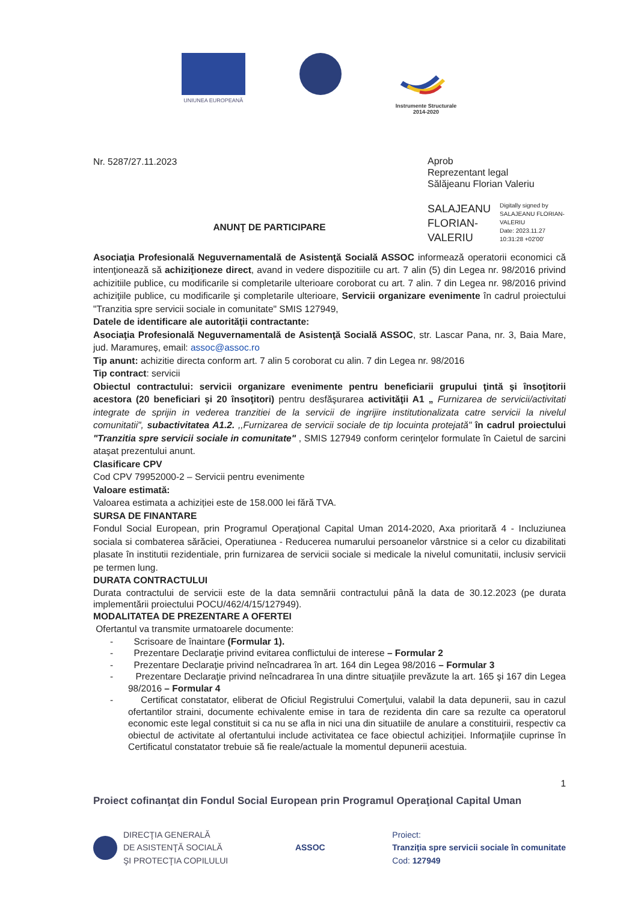UNIUNEA EUROPEANĂ Instrumente Structurale
2014-2020
Nr. 5287/27.11.2023
Aprob
Reprezentant legal
Sălăjeanu Florian Valeriu
SALAJEANU
FLORIAN-
VALERIU
Digitally signed by SALAJEANU FLORIAN-VALERIU
Date: 2023.11.27 10:31:28 +02'00'
ANUNŢ DE PARTICIPARE
Asociaţia Profesională Neguvernamentală de Asistenţă Socială ASSOC informează operatorii economici că intenţionează să achiziţioneze direct, avand in vedere dispozitiile cu art. 7 alin (5) din Legea nr. 98/2016 privind achizitiile publice, cu modificarile si completarile ulterioare coroborat cu art. 7 alin. 7 din Legea nr. 98/2016 privind achiziţiile publice, cu modificarile şi completarile ulterioare, Servicii organizare evenimente în cadrul proiectului "Tranzitia spre servicii sociale in comunitate" SMIS 127949,
Datele de identificare ale autorităţii contractante:
Asociaţia Profesională Neguvernamentală de Asistenţă Socială ASSOC, str. Lascar Pana, nr. 3, Baia Mare, jud. Maramureș, email: assoc@assoc.ro
Tip anunt: achizitie directa conform art. 7 alin 5 coroborat cu alin. 7 din Legea nr. 98/2016
Tip contract: servicii
Obiectul contractului: servicii organizare evenimente pentru beneficiarii grupului ţintă şi însoţitorii acestora (20 beneficiari şi 20 însoţitori) pentru desfăşurarea activităţii A1 „ Furnizarea de servicii/activitati integrate de sprijin in vederea tranzitiei de la servicii de ingrijire institutionalizata catre servicii la nivelul comunitatii", subactivitatea A1.2. ,,Furnizarea de servicii sociale de tip locuinta protejată" în cadrul proiectului "Tranzitia spre servicii sociale in comunitate" , SMIS 127949 conform cerinţelor formulate în Caietul de sarcini ataşat prezentului anunt.
Clasificare CPV
Cod CPV 79952000-2 – Servicii pentru evenimente
Valoare estimată:
Valoarea estimata a achiziției este de 158.000 lei fără TVA.
SURSA DE FINANTARE
Fondul Social European, prin Programul Operaţional Capital Uman 2014-2020, Axa prioritară 4 - Incluziunea sociala si combaterea sărăciei, Operatiunea - Reducerea numarului persoanelor vârstnice si a celor cu dizabilitati plasate în institutii rezidentiale, prin furnizarea de servicii sociale si medicale la nivelul comunitatii, inclusiv servicii pe termen lung.
DURATA CONTRACTULUI
Durata contractului de servicii este de la data semnării contractului până la data de 30.12.2023 (pe durata implementării proiectului POCU/462/4/15/127949).
MODALITATEA DE PREZENTARE A OFERTEI
Ofertantul va transmite urmatoarele documente:
- Scrisoare de înaintare (Formular 1).
- Prezentare Declaraţie privind evitarea conflictului de interese – Formular 2
- Prezentare Declaraţie privind neîncadrarea în art. 164 din Legea 98/2016 – Formular 3
- Prezentare Declaraţie privind neîncadrarea în una dintre situaţiile prevăzute la art. 165 şi 167 din Legea 98/2016 – Formular 4
- Certificat constatator, eliberat de Oficiul Registrului Comerţului, valabil la data depunerii, sau in cazul ofertantilor straini, documente echivalente emise in tara de rezidenta din care sa rezulte ca operatorul economic este legal constituit si ca nu se afla in nici una din situatiile de anulare a constituirii, respectiv ca obiectul de activitate al ofertantului include activitatea ce face obiectul achiziției. Informaţiile cuprinse în Certificatul constatator trebuie să fie reale/actuale la momentul depunerii acestuia.
1
Proiect cofinanţat din Fondul Social European prin Programul Operaţional Capital Uman
DIRECŢIA GENERALĂ
DE ASISTENŢĂ SOCIALĂ
ŞI PROTECŢIA COPILULUI
ASSOC
Proiect:
Tranziţia spre servicii sociale în comunitate
Cod: 127949